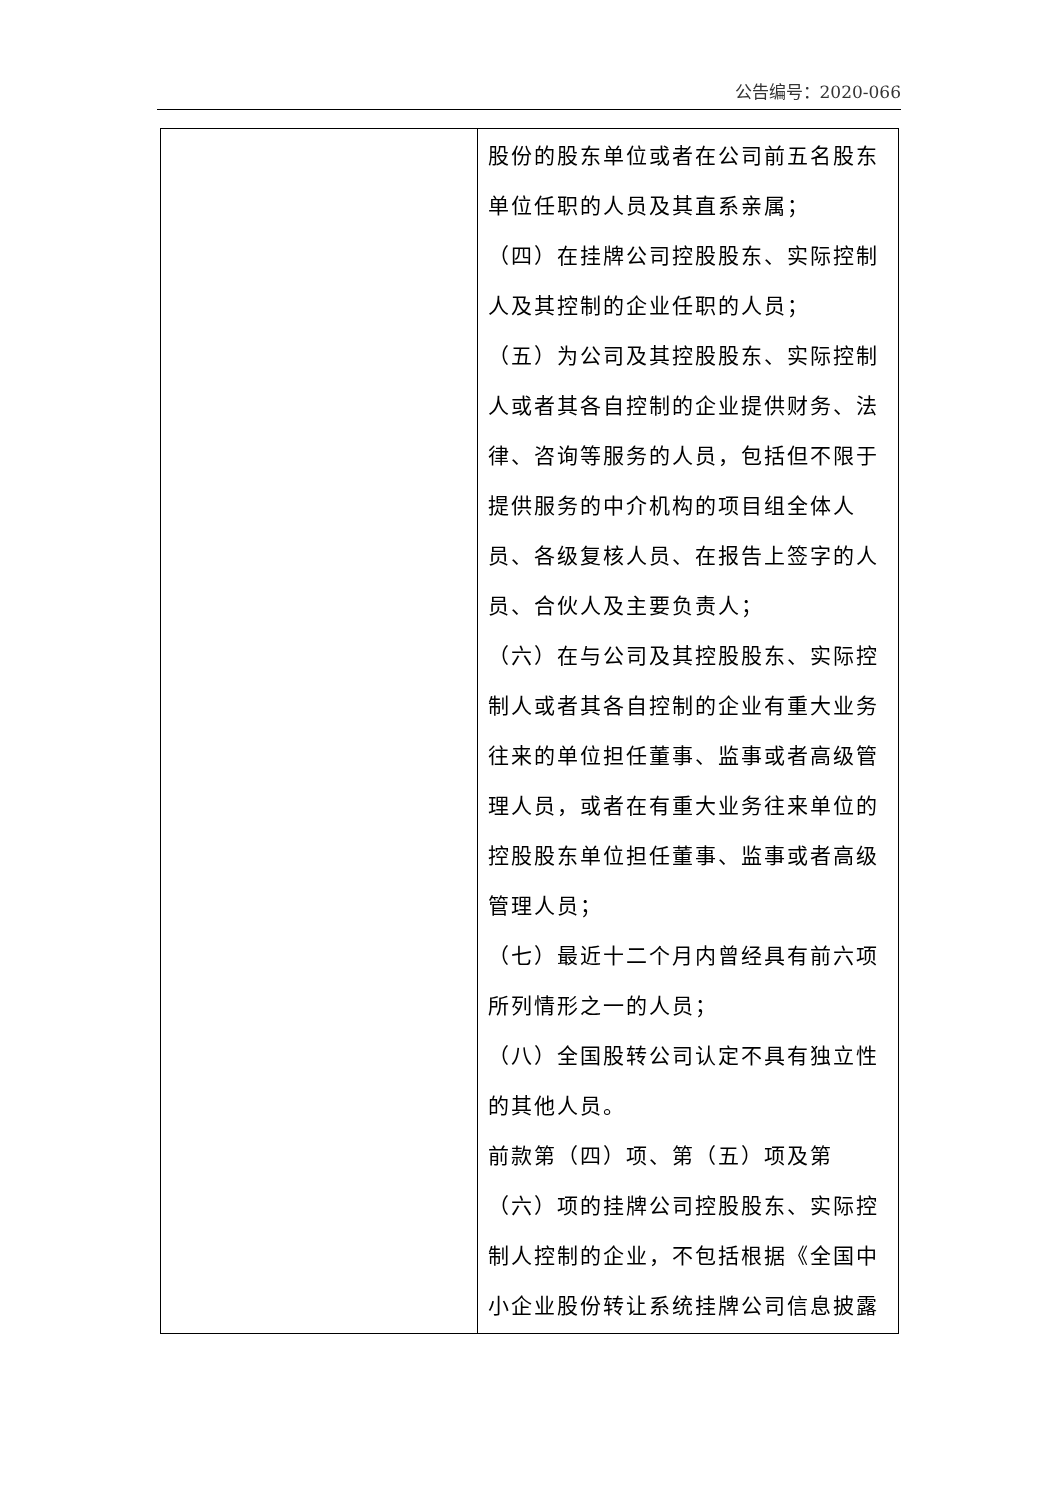公告编号：2020-066
| | 股份的股东单位或者在公司前五名股东单位任职的人员及其直系亲属； （四）在挂牌公司控股股东、实际控制人及其控制的企业任职的人员； （五）为公司及其控股股东、实际控制人或者其各自控制的企业提供财务、法律、咨询等服务的人员，包括但不限于提供服务的中介机构的项目组全体人员、各级复核人员、在报告上签字的人员、合伙人及主要负责人； （六）在与公司及其控股股东、实际控制人或者其各自控制的企业有重大业务往来的单位担任董事、监事或者高级管理人员，或者在有重大业务往来单位的控股股东单位担任董事、监事或者高级管理人员； （七）最近十二个月内曾经具有前六项所列情形之一的人员； （八）全国股转公司认定不具有独立性的其他人员。 前款第（四）项、第（五）项及第（六）项的挂牌公司控股股东、实际控制人控制的企业，不包括根据《全国中小企业股份转让系统挂牌公司信息披露 |